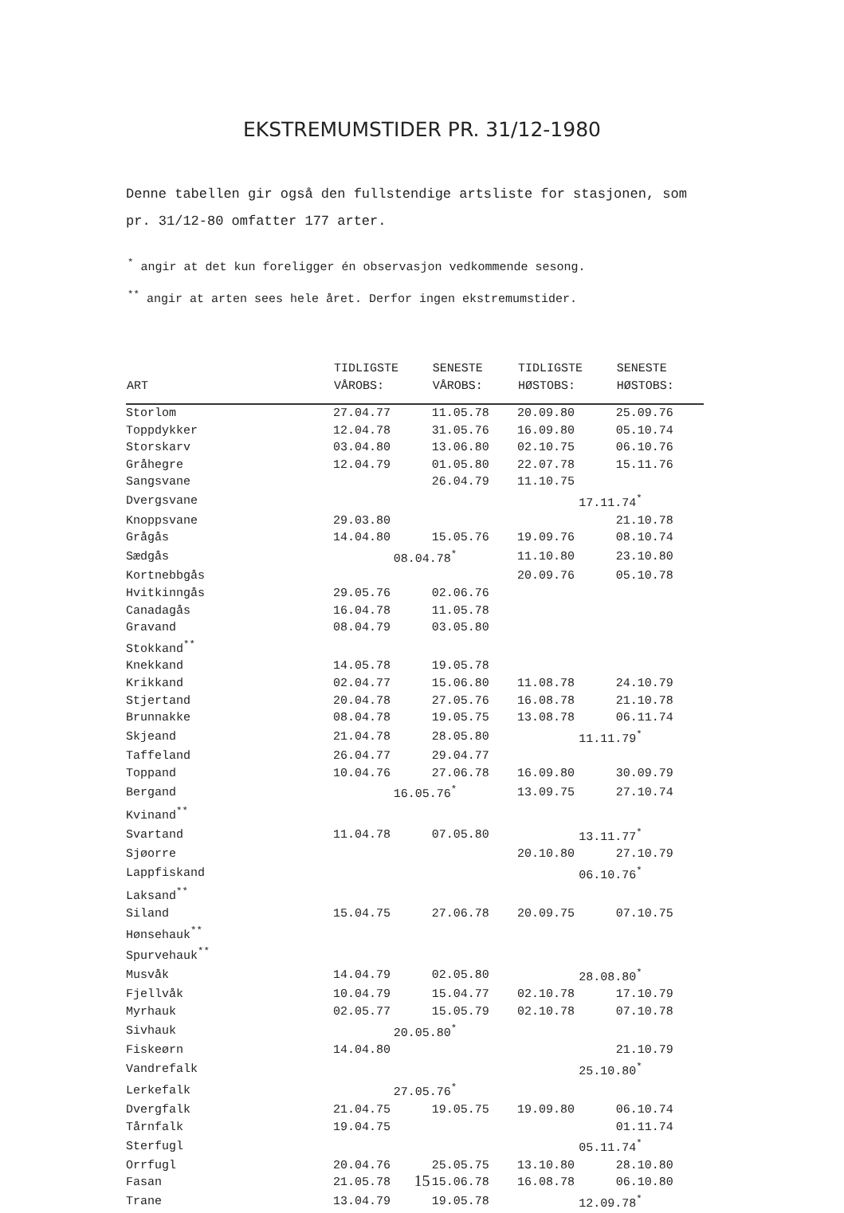EKSTREMUMSTIDER PR. 31/12-1980
Denne tabellen gir også den fullstendige artsliste for stasjonen, som pr. 31/12-80 omfatter 177 arter.
<sup>*</sup> angir at det kun foreligger én observasjon vedkommende sesong.
<sup>**</sup> angir at arten sees hele året. Derfor ingen ekstremumstider.
| ART | TIDLIGSTE VÅROBS: | SENESTE VÅROBS: | TIDLIGSTE HØSTOBS: | SENESTE HØSTOBS: |
| --- | --- | --- | --- | --- |
| Storlom | 27.04.77 | 11.05.78 | 20.09.80 | 25.09.76 |
| Toppdykker | 12.04.78 | 31.05.76 | 16.09.80 | 05.10.74 |
| Storskarv | 03.04.80 | 13.06.80 | 02.10.75 | 06.10.76 |
| Gråhegre | 12.04.79 | 01.05.80 | 22.07.78 | 15.11.76 |
| Sangsvane | | 26.04.79 | 11.10.75 | |
| Dvergsvane | | | 17.11.74<sup>*</sup> | |
| Knoppsvane | 29.03.80 | | | 21.10.78 |
| Grågås | 14.04.80 | 15.05.76 | 19.09.76 | 08.10.74 |
| Sædgås | 08.04.78<sup>*</sup> | | 11.10.80 | 23.10.80 |
| Kortnebbgås | | | 20.09.76 | 05.10.78 |
| Hvitkinngås | 29.05.76 | 02.06.76 | | |
| Canadagås | 16.04.78 | 11.05.78 | | |
| Gravand | 08.04.79 | 03.05.80 | | |
| Stokkand<sup>**</sup> | | | | |
| Knekkand | 14.05.78 | 19.05.78 | | |
| Krikkand | 02.04.77 | 15.06.80 | 11.08.78 | 24.10.79 |
| Stjertand | 20.04.78 | 27.05.76 | 16.08.78 | 21.10.78 |
| Brunnakke | 08.04.78 | 19.05.75 | 13.08.78 | 06.11.74 |
| Skjeand | 21.04.78 | 28.05.80 | 11.11.79<sup>*</sup> | |
| Taffeland | 26.04.77 | 29.04.77 | | |
| Toppand | 10.04.76 | 27.06.78 | 16.09.80 | 30.09.79 |
| Bergand | 16.05.76<sup>*</sup> | | 13.09.75 | 27.10.74 |
| Kvinand<sup>**</sup> | | | | |
| Svartand | 11.04.78 | 07.05.80 | 13.11.77<sup>*</sup> | |
| Sjøorre | | | 20.10.80 | 27.10.79 |
| Lappfiskand | | | 06.10.76<sup>*</sup> | |
| Laksand<sup>**</sup> | | | | |
| Siland | 15.04.75 | 27.06.78 | 20.09.75 | 07.10.75 |
| Hønsehauk<sup>**</sup> | | | | |
| Spurvehauk<sup>**</sup> | | | | |
| Musvåk | 14.04.79 | 02.05.80 | 28.08.80<sup>*</sup> | |
| Fjellvåk | 10.04.79 | 15.04.77 | 02.10.78 | 17.10.79 |
| Myrhauk | 02.05.77 | 15.05.79 | 02.10.78 | 07.10.78 |
| Sivhauk | 20.05.80<sup>*</sup> | | | |
| Fiskeørn | 14.04.80 | | | 21.10.79 |
| Vandrefalk | | | 25.10.80<sup>*</sup> | |
| Lerkefalk | 27.05.76<sup>*</sup> | | | |
| Dvergfalk | 21.04.75 | 19.05.75 | 19.09.80 | 06.10.74 |
| Tårnfalk | 19.04.75 | | | 01.11.74 |
| Sterfugl | | | 05.11.74<sup>*</sup> | |
| Orrfugl | 20.04.76 | 25.05.75 | 13.10.80 | 28.10.80 |
| Fasan | 21.05.78 | 15.06.78 | 16.08.78 | 06.10.80 |
| Trane | 13.04.79 | 19.05.78 | 12.09.78<sup>*</sup> | |
15